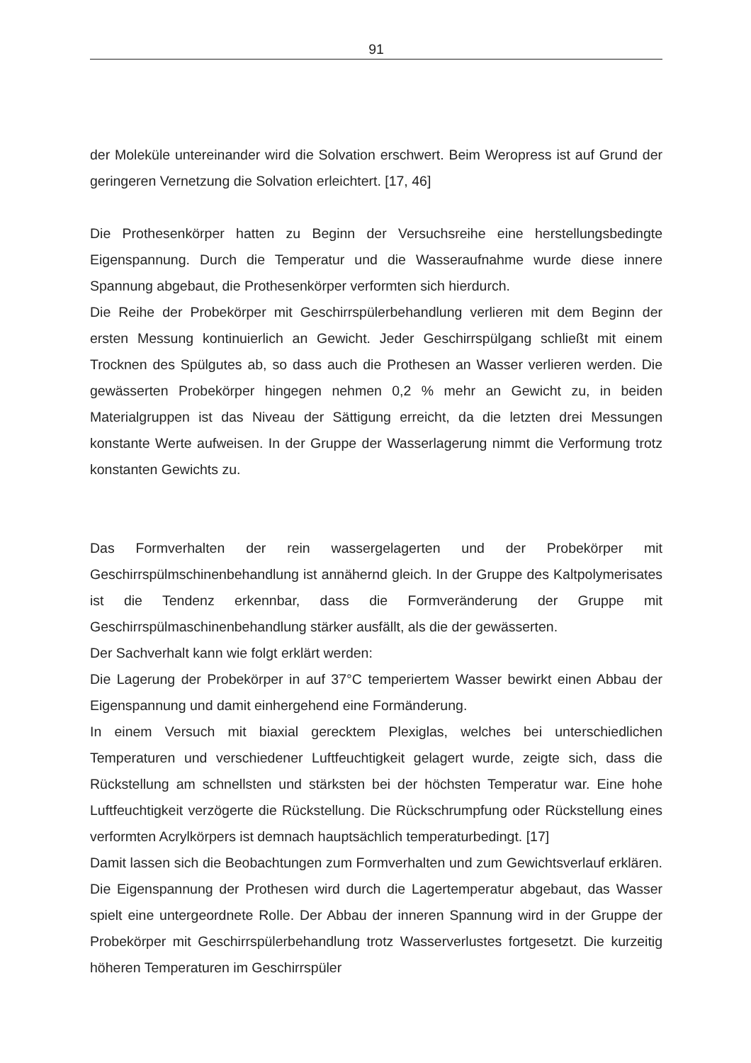91
der Moleküle untereinander wird die Solvation erschwert. Beim Weropress ist auf Grund der geringeren Vernetzung die Solvation erleichtert. [17, 46]
Die Prothesenkörper hatten zu Beginn der Versuchsreihe eine herstellungsbedingte Eigenspannung. Durch die Temperatur und die Wasseraufnahme wurde diese innere Spannung abgebaut, die Prothesenkörper verformten sich hierdurch.
Die Reihe der Probekörper mit Geschirrspülerbehandlung verlieren mit dem Beginn der ersten Messung kontinuierlich an Gewicht. Jeder Geschirrspülgang schließt mit einem Trocknen des Spülgutes ab, so dass auch die Prothesen an Wasser verlieren werden. Die gewässerten Probekörper hingegen nehmen 0,2 % mehr an Gewicht zu, in beiden Materialgruppen ist das Niveau der Sättigung erreicht, da die letzten drei Messungen konstante Werte aufweisen. In der Gruppe der Wasserlagerung nimmt die Verformung trotz konstanten Gewichts zu.
Das Formverhalten der rein wassergelagerten und der Probekörper mit Geschirrspülmschinenbehandlung ist annähernd gleich. In der Gruppe des Kaltpolymerisates ist die Tendenz erkennbar, dass die Formveränderung der Gruppe mit Geschirrspülmaschinenbehandlung stärker ausfällt, als die der gewässerten.
Der Sachverhalt kann wie folgt erklärt werden:
Die Lagerung der Probekörper in auf 37°C temperiertem Wasser bewirkt einen Abbau der Eigenspannung und damit einhergehend eine Formänderung.
In einem Versuch mit biaxial gerecktem Plexiglas, welches bei unterschiedlichen Temperaturen und verschiedener Luftfeuchtigkeit gelagert wurde, zeigte sich, dass die Rückstellung am schnellsten und stärksten bei der höchsten Temperatur war. Eine hohe Luftfeuchtigkeit verzögerte die Rückstellung. Die Rückschrumpfung oder Rückstellung eines verformten Acrylkörpers ist demnach hauptsächlich temperaturbedingt. [17]
Damit lassen sich die Beobachtungen zum Formverhalten und zum Gewichtsverlauf erklären. Die Eigenspannung der Prothesen wird durch die Lagertemperatur abgebaut, das Wasser spielt eine untergeordnete Rolle. Der Abbau der inneren Spannung wird in der Gruppe der Probekörper mit Geschirrspülerbehandlung trotz Wasserverlustes fortgesetzt. Die kurzeitig höheren Temperaturen im Geschirrspüler